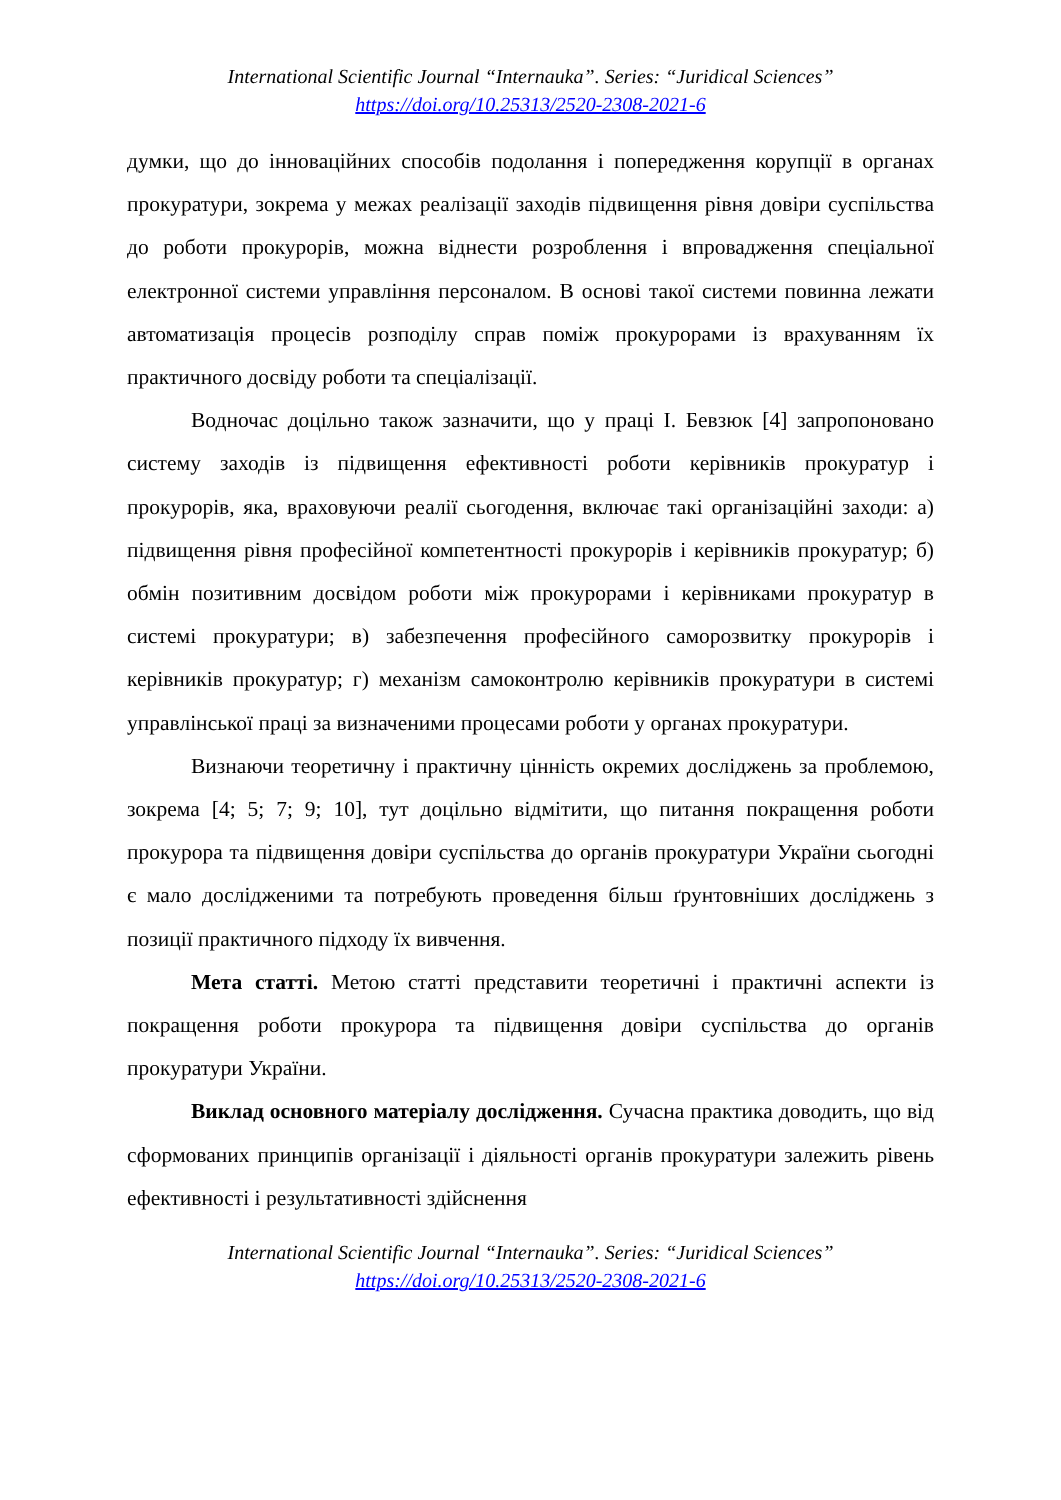International Scientific Journal “Internauka”. Series: “Juridical Sciences”
https://doi.org/10.25313/2520-2308-2021-6
думки, що до інноваційних способів подолання і попередження корупції в органах прокуратури, зокрема у межах реалізації заходів підвищення рівня довіри суспільства до роботи прокурорів, можна віднести розроблення і впровадження спеціальної електронної системи управління персоналом. В основі такої системи повинна лежати автоматизація процесів розподілу справ поміж прокурорами із врахуванням їх практичного досвіду роботи та спеціалізації.
Водночас доцільно також зазначити, що у праці І. Бевзюк [4] запропоновано систему заходів із підвищення ефективності роботи керівників прокуратур і прокурорів, яка, враховуючи реалії сьогодення, включає такі організаційні заходи: а) підвищення рівня професійної компетентності прокурорів і керівників прокуратур; б) обмін позитивним досвідом роботи між прокурорами і керівниками прокуратур в системі прокуратури; в) забезпечення професійного саморозвитку прокурорів і керівників прокуратур; г) механізм самоконтролю керівників прокуратури в системі управлінської праці за визначеними процесами роботи у органах прокуратури.
Визнаючи теоретичну і практичну цінність окремих досліджень за проблемою, зокрема [4; 5; 7; 9; 10], тут доцільно відмітити, що питання покращення роботи прокурора та підвищення довіри суспільства до органів прокуратури України сьогодні є мало дослідженими та потребують проведення більш ґрунтовніших досліджень з позиції практичного підходу їх вивчення.
Мета статті. Метою статті представити теоретичні і практичні аспекти із покращення роботи прокурора та підвищення довіри суспільства до органів прокуратури України.
Виклад основного матеріалу дослідження. Сучасна практика доводить, що від сформованих принципів організації і діяльності органів прокуратури залежить рівень ефективності і результативності здійснення
International Scientific Journal “Internauka”. Series: “Juridical Sciences”
https://doi.org/10.25313/2520-2308-2021-6